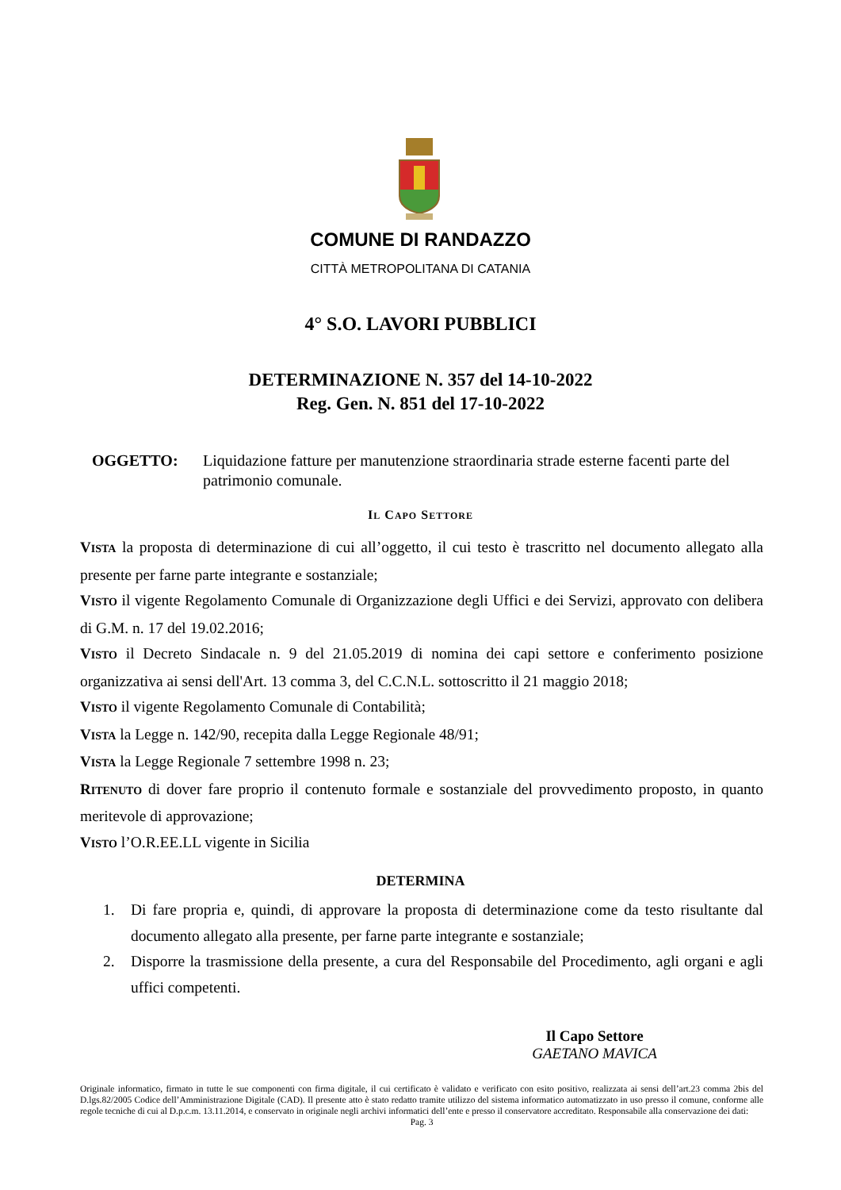COMUNE DI RANDAZZO
CITTÀ METROPOLITANA DI CATANIA
4° S.O. LAVORI PUBBLICI
DETERMINAZIONE N. 357 del 14-10-2022
Reg. Gen. N. 851 del 17-10-2022
OGGETTO: Liquidazione fatture per manutenzione straordinaria strade esterne facenti parte del patrimonio comunale.
IL CAPO SETTORE
VISTA la proposta di determinazione di cui all’oggetto, il cui testo è trascritto nel documento allegato alla presente per farne parte integrante e sostanziale;
VISTO il vigente Regolamento Comunale di Organizzazione degli Uffici e dei Servizi, approvato con delibera di G.M. n. 17 del 19.02.2016;
VISTO il Decreto Sindacale n. 9 del 21.05.2019 di nomina dei capi settore e conferimento posizione organizzativa ai sensi dell'Art. 13 comma 3, del C.C.N.L. sottoscritto il 21 maggio 2018;
VISTO il vigente Regolamento Comunale di Contabilità;
VISTA la Legge n. 142/90, recepita dalla Legge Regionale 48/91;
VISTA la Legge Regionale 7 settembre 1998 n. 23;
RITENUTO di dover fare proprio il contenuto formale e sostanziale del provvedimento proposto, in quanto meritevole di approvazione;
VISTO l’O.R.EE.LL vigente in Sicilia
DETERMINA
1. Di fare propria e, quindi, di approvare la proposta di determinazione come da testo risultante dal documento allegato alla presente, per farne parte integrante e sostanziale;
2. Disporre la trasmissione della presente, a cura del Responsabile del Procedimento, agli organi e agli uffici competenti.
Il Capo Settore
GAETANO MAVICA
Originale informatico, firmato in tutte le sue componenti con firma digitale, il cui certificato è validato e verificato con esito positivo, realizzata ai sensi dell’art.23 comma 2bis del D.lgs.82/2005 Codice dell’Amministrazione Digitale (CAD). Il presente atto è stato redatto tramite utilizzo del sistema informatico automatizzato in uso presso il comune, conforme alle regole tecniche di cui al D.p.c.m. 13.11.2014, e conservato in originale negli archivi informatici dell’ente e presso il conservatore accreditato. Responsabile alla conservazione dei dati:
Pag. 3